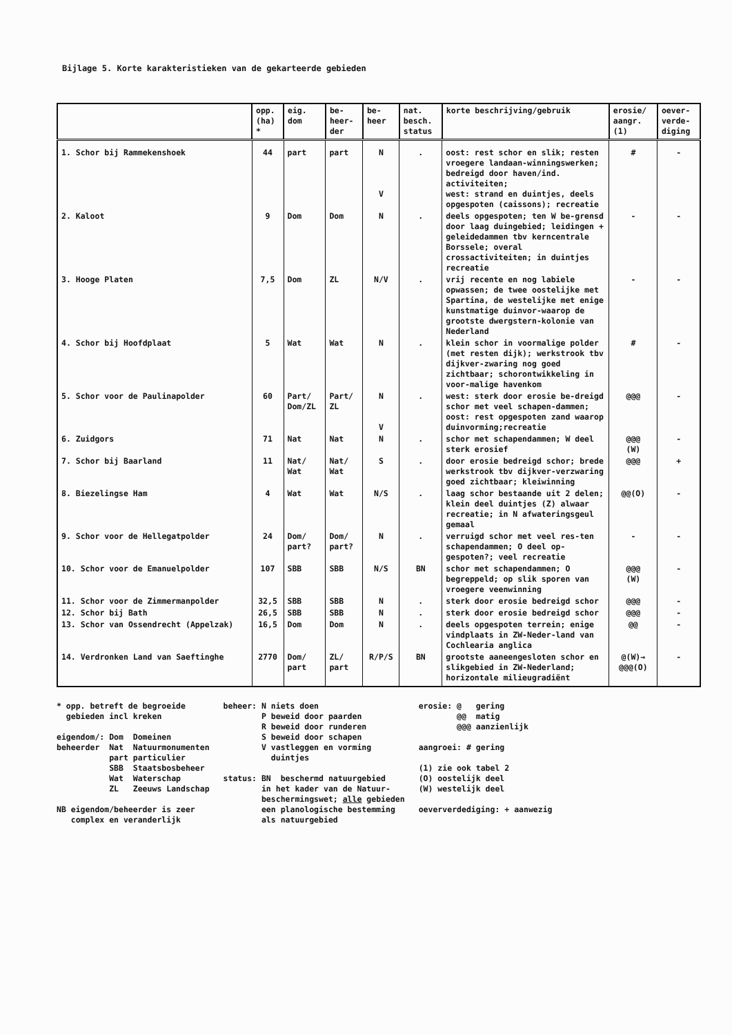Bijlage 5. Korte karakteristieken van de gekarteerde gebieden
| | opp. (ha) * | eig. dom | be- heer- der | be- heer | nat. besch. status | korte beschrijving/gebruik | erosie/ aangr. (1) | oever- verde- diging |
| --- | --- | --- | --- | --- | --- | --- | --- | --- |
| 1. Schor bij Rammekenshoek | 44 | part | part | N V | . | oost: rest schor en slik; resten vroegere landaan-winningswerken; bedreigd door haven/ind. activiteiten; west: strand en duintjes, deels opgespoten (caissons); recreatie | # | - |
| 2. Kaloot | 9 | Dom | Dom | N | . | deels opgespoten; ten W be-grensd door laag duingebied; leidingen + geleidedammen tbv kerncentrale Borssele; overal crossactiviteiten; in duintjes recreatie | - | - |
| 3. Hooge Platen | 7,5 | Dom | ZL | N/V | . | vrij recente en nog labiele opwassen; de twee oostelijke met Spartina, de westelijke met enige kunstmatige duinvor-waarop de grootste dwergstern-kolonie van Nederland | - | - |
| 4. Schor bij Hoofdplaat | 5 | Wat | Wat | N | . | klein schor in voormalige polder (met resten dijk); werkstrook tbv dijkver-zwaring nog goed zichtbaar; schorontwikkeling in voor-malige havenkom | # | - |
| 5. Schor voor de Paulinapolder | 60 | Part/ Dom/ZL | Part/ ZL | N V | . | west: sterk door erosie be-dreigd schor met veel schapen-dammen; oost: rest opgespoten zand waarop duinvorming;recreatie | @@@ | - |
| 6. Zuidgors | 71 | Nat | Nat | N | . | schor met schapendammen; W deel sterk erosief | @@@ (W) | - |
| 7. Schor bij Baarland | 11 | Nat/ Wat | Nat/ Wat | S | . | door erosie bedreigd schor; brede werkstrook tbv dijkver-verzwaring goed zichtbaar; kleiwinning | @@@ | + |
| 8. Biezelingse Ham | 4 | Wat | Wat | N/S | . | laag schor bestaande uit 2 delen; klein deel duintjes (Z) alwaar recreatie; in N afwateringsgeul gemaal | @@(O) | - |
| 9. Schor voor de Hellegatpolder | 24 | Dom/ part? | Dom/ part? | N | . | verruigd schor met veel res-ten schapendammen; O deel op-gespoten?; veel recreatie | - | - |
| 10. Schor voor de Emanuelpolder | 107 | SBB | SBB | N/S | BN | schor met schapendammen; O begreppeld; op slik sporen van vroegere veenwinning | @@@ (W) | - |
| 11. Schor voor de Zimmermanpolder | 32,5 | SBB | SBB | N | . | sterk door erosie bedreigd schor | @@@ | - |
| 12. Schor bij Bath | 26,5 | SBB | SBB | N | . | sterk door erosie bedreigd schor | @@@ | - |
| 13. Schor van Ossendrecht (Appelzak) | 16,5 | Dom | Dom | N | . | deels opgespoten terrein; enige vindplaats in ZW-Neder-land van Cochlearia anglica | @@ | - |
| 14. Verdronken Land van Saeftinghe | 2770 | Dom/ part | ZL/ part | R/P/S | BN | grootste aaneengesloten schor en slikgebied in ZW-Nederland; horizontale milieugradiënt | @(W)→ @@@(O) | - |
* opp. betreft de begroeide gebieden incl kreken eigendom/: Dom Domeinen beheerder Nat Natuurmonumenten part particulier SBB Staatsbosbeheer Wat Waterschap ZL Zeeuws Landschap NB eigendom/beheerder is zeer complex en veranderlijk
beheer: N niets doen P beweid door paarden R beweid door runderen S beweid door schapen V vastleggen en vorming duintjes status: BN beschermd natuurgebied in het kader van de Natuur- beschermingswet; alle gebieden een planologische bestemming als natuurgebied
erosie: @ gering @@ matig @@@ aanzienlijk aangroei: # gering (1) zie ook tabel 2 (O) oostelijk deel (W) westelijk deel oeververdediging: + aanwezig